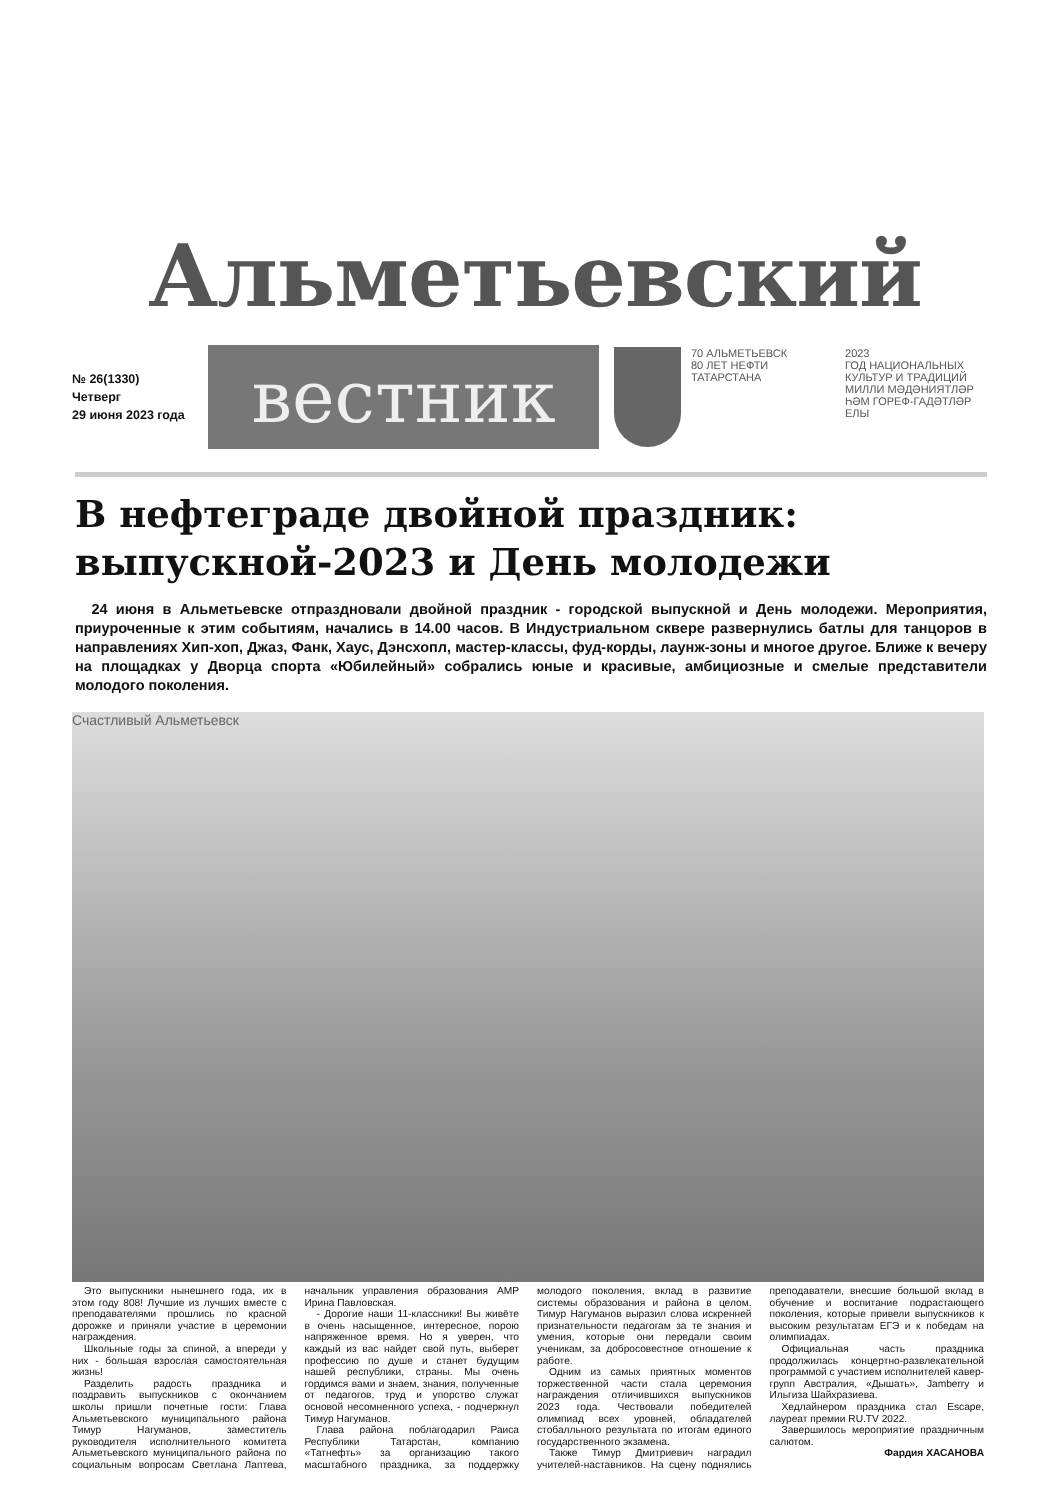Альметьевский
№ 26(1330)
Четверг
29 июня 2023 года
вестник
70 АЛЬМЕТЬЕВСК
80 ЛЕТ НЕФТИ ТАТАРСТАНА
2023
ГОД НАЦИОНАЛЬНЫХ
КУЛЬТУР И ТРАДИЦИЙ
МИЛЛИ МӘДӘНИЯТЛӘР
ҺӘМ ГОРЕФ-ГАДӘТЛӘР ЕЛЫ
В нефтеграде двойной праздник:
выпускной-2023 и День молодежи
24 июня в Альметьевске отпраздновали двойной праздник - городской выпускной и День молодежи. Мероприятия, приуроченные к этим событиям, начались в 14.00 часов. В Индустриальном сквере развернулись батлы для танцоров в направлениях Хип-хоп, Джаз, Фанк, Хаус, Дэнсхопл, мастер-классы, фуд-корды, лаунж-зоны и многое другое. Ближе к вечеру на площадках у Дворца спорта «Юбилейный» собрались юные и красивые, амбициозные и смелые представители молодого поколения.
Счастливый Альметьевск
Это выпускники нынешнего года, их в этом году 808! Лучшие из лучших вместе с преподавателями прошлись по красной дорожке и приняли участие в церемонии награждения.
Школьные годы за спиной, а впереди у них - большая взрослая самостоятельная жизнь!
Разделить радость праздника и поздравить выпускников с окончанием школы пришли почетные гости: Глава Альметьевского муниципального района Тимур Нагуманов, заместитель руководителя исполнительного комитета Альметьевского муниципального района по социальным вопросам Светлана Лаптева, начальник управления образования АМР Ирина Павловская.
- Дорогие наши 11-классники! Вы живёте в очень насыщенное, интересное, порою напряженное время. Но я уверен, что каждый из вас найдет свой путь, выберет профессию по душе и станет будущим нашей республики, страны. Мы очень гордимся вами и знаем, знания, полученные от педагогов, труд и упорство служат основой несомненного успеха, - подчеркнул Тимур Нагуманов.
Глава района поблагодарил Раиса Республики Татарстан, компанию «Татнефть» за организацию такого масштабного праздника, за поддержку молодого поколения, вклад в развитие системы образования и района в целом. Тимур Нагуманов выразил слова искренней признательности педагогам за те знания и умения, которые они передали своим ученикам, за добросовестное отношение к работе.
Одним из самых приятных моментов торжественной части стала церемония награждения отличившихся выпускников 2023 года. Чествовали победителей олимпиад всех уровней, обладателей стобалльного результата по итогам единого государственного экзамена.
Также Тимур Дмитриевич наградил учителей-наставников. На сцену поднялись преподаватели, внесшие большой вклад в обучение и воспитание подрастающего поколения, которые привели выпускников к высоким результатам ЕГЭ и к победам на олимпиадах.
Официальная часть праздника продолжилась концертно-развлекательной программой с участием исполнителей кавер-групп Австралия, «Дышать», Jamberry и Ильгиза Шайхразиева.
Хедлайнером праздника стал Escape, лауреат премии RU.TV 2022.
Завершилось мероприятие праздничным салютом.
Фардия ХАСАНОВА